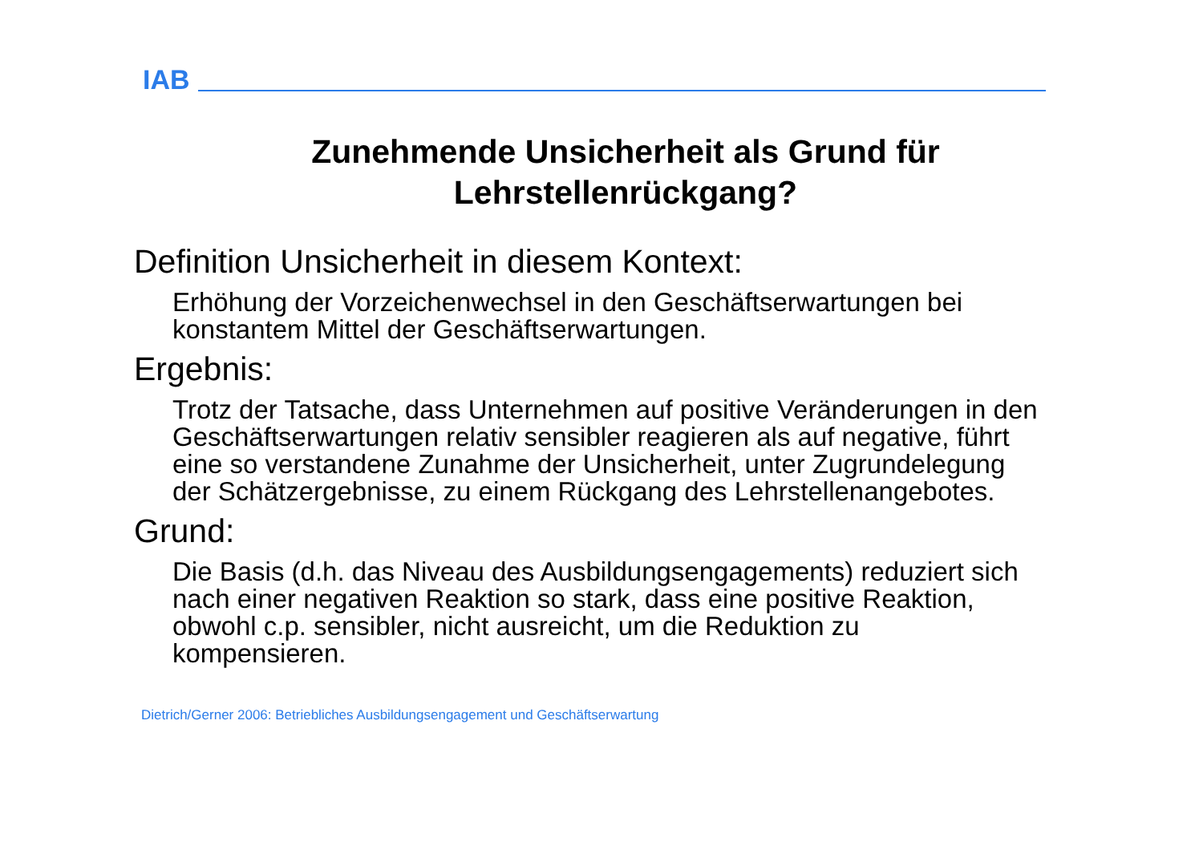IAB
Zunehmende Unsicherheit als Grund für
Lehrstellenrückgang?
Definition Unsicherheit in diesem Kontext:
Erhöhung der Vorzeichenwechsel in den Geschäftserwartungen bei konstantem Mittel der Geschäftserwartungen.
Ergebnis:
Trotz der Tatsache, dass Unternehmen auf positive Veränderungen in den Geschäftserwartungen relativ sensibler reagieren als auf negative, führt eine so verstandene Zunahme der Unsicherheit, unter Zugrundelegung der Schätzergebnisse, zu einem Rückgang des Lehrstellenangebotes.
Grund:
Die Basis (d.h. das Niveau des Ausbildungsengagements) reduziert sich nach einer negativen Reaktion so stark, dass eine positive Reaktion, obwohl c.p. sensibler, nicht ausreicht, um die Reduktion zu kompensieren.
Dietrich/Gerner 2006: Betriebliches Ausbildungsengagement und Geschäftserwartung